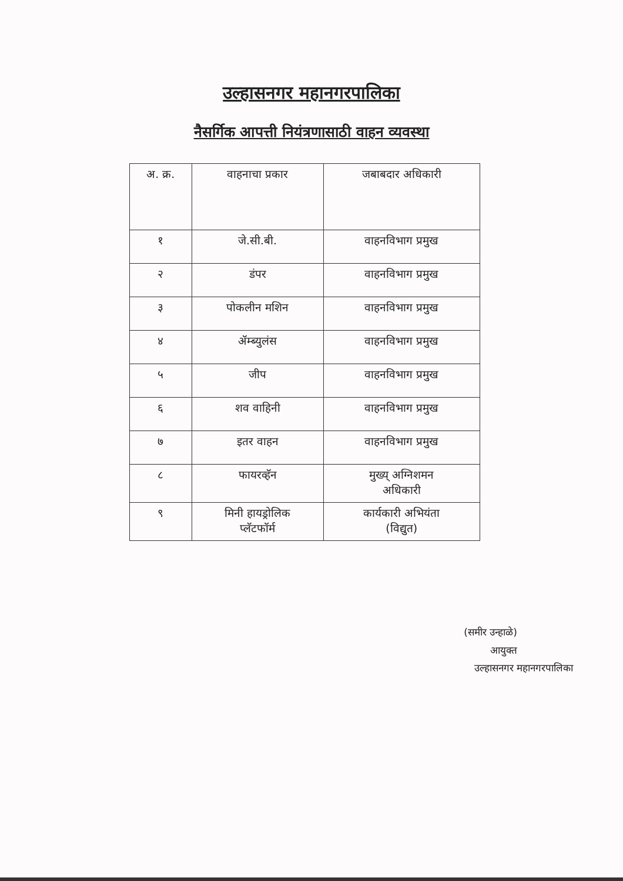उल्हासनगर महानगरपालिका
नैसर्गिक आपत्ती नियंत्रणासाठी वाहन व्यवस्था
| अ. क्र. | वाहनाचा प्रकार | जबाबदार अधिकारी |
| --- | --- | --- |
| १ | जे.सी.बी. | वाहनविभाग प्रमुख |
| २ | डंपर | वाहनविभाग प्रमुख |
| ३ | पोकलीन मशिन | वाहनविभाग प्रमुख |
| ४ | ॲम्ब्युलंस | वाहनविभाग प्रमुख |
| ५ | जीप | वाहनविभाग प्रमुख |
| ६ | शव वाहिनी | वाहनविभाग प्रमुख |
| ७ | इतर वाहन | वाहनविभाग प्रमुख |
| ८ | फायरव्हॅन | मुख्य् अग्निशमन अधिकारी |
| ९ | मिनी हायड्रोलिक प्लॅटफॉर्म | कार्यकारी अभियंता (विद्युत) |
(समीर उन्हाळे)
आयुक्त
उल्हासनगर महानगरपालिका